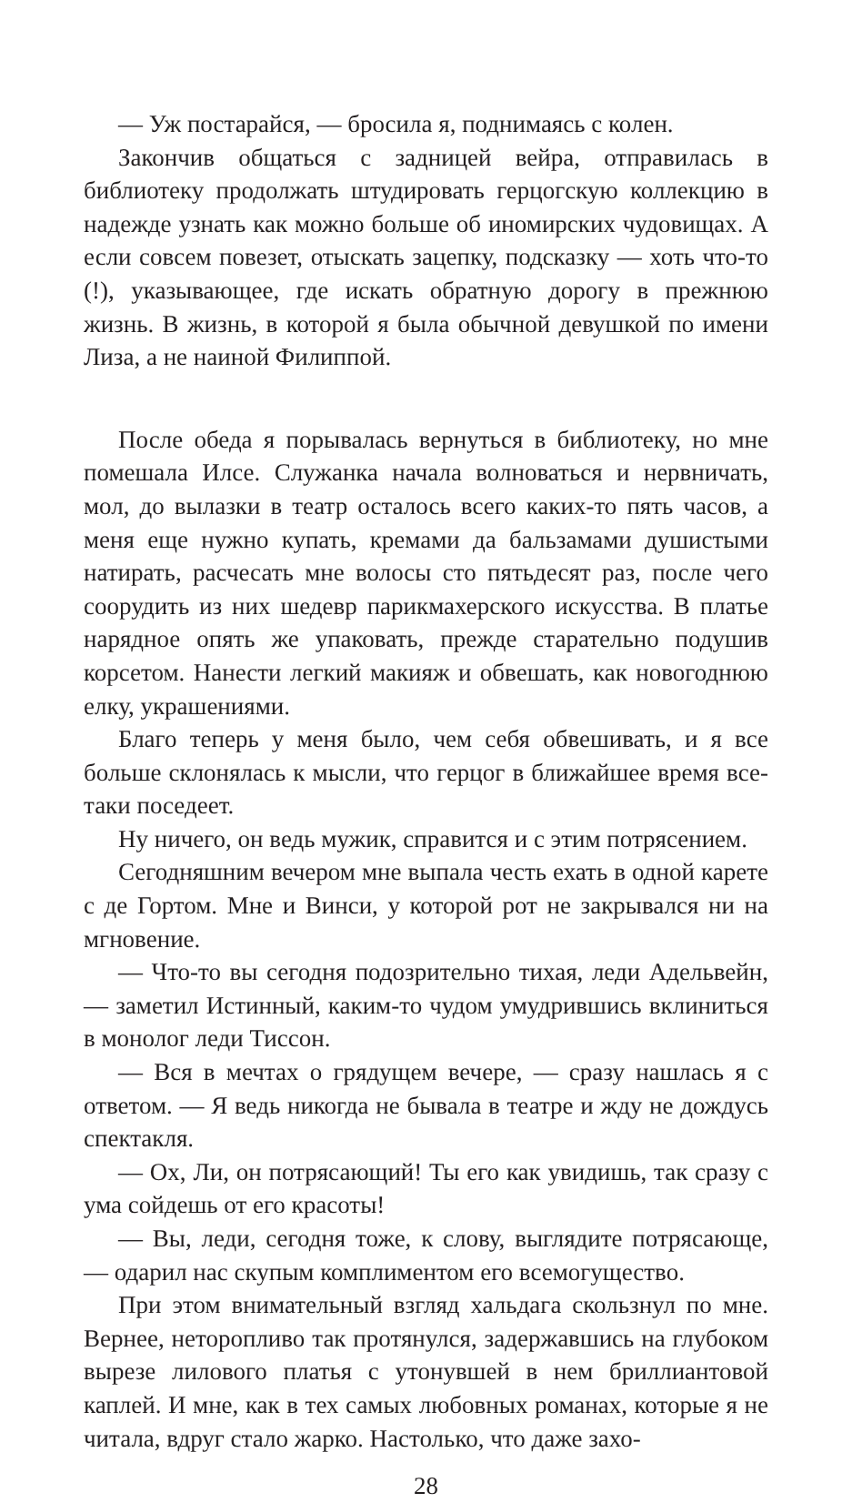— Уж постарайся, — бросила я, поднимаясь с колен.
Закончив общаться с задницей вейра, отправилась в библиотеку продолжать штудировать герцогскую коллекцию в надежде узнать как можно больше об иномирских чудовищах. А если совсем повезет, отыскать зацепку, подсказку — хоть что-то (!), указывающее, где искать обратную дорогу в прежнюю жизнь. В жизнь, в которой я была обычной девушкой по имени Лиза, а не наиной Филиппой.
После обеда я порывалась вернуться в библиотеку, но мне помешала Илсе. Служанка начала волноваться и нервничать, мол, до вылазки в театр осталось всего каких-то пять часов, а меня еще нужно купать, кремами да бальзамами душистыми натирать, расчесать мне волосы сто пятьдесят раз, после чего соорудить из них шедевр парикмахерского искусства. В платье нарядное опять же упаковать, прежде старательно подушив корсетом. Нанести легкий макияж и обвешать, как новогоднюю елку, украшениями.
Благо теперь у меня было, чем себя обвешивать, и я все больше склонялась к мысли, что герцог в ближайшее время все-таки поседеет.
Ну ничего, он ведь мужик, справится и с этим потрясением.
Сегодняшним вечером мне выпала честь ехать в одной карете с де Гортом. Мне и Винси, у которой рот не закрывался ни на мгновение.
— Что-то вы сегодня подозрительно тихая, леди Адельвейн, — заметил Истинный, каким-то чудом умудрившись вклиниться в монолог леди Тиссон.
— Вся в мечтах о грядущем вечере, — сразу нашлась я с ответом. — Я ведь никогда не бывала в театре и жду не дождусь спектакля.
— Ох, Ли, он потрясающий! Ты его как увидишь, так сразу с ума сойдешь от его красоты!
— Вы, леди, сегодня тоже, к слову, выглядите потрясающе, — одарил нас скупым комплиментом его всемогущество.
При этом внимательный взгляд хальдага скользнул по мне. Вернее, неторопливо так протянулся, задержавшись на глубоком вырезе лилового платья с утонувшей в нем бриллиантовой каплей. И мне, как в тех самых любовных романах, которые я не читала, вдруг стало жарко. Настолько, что даже захо-
28